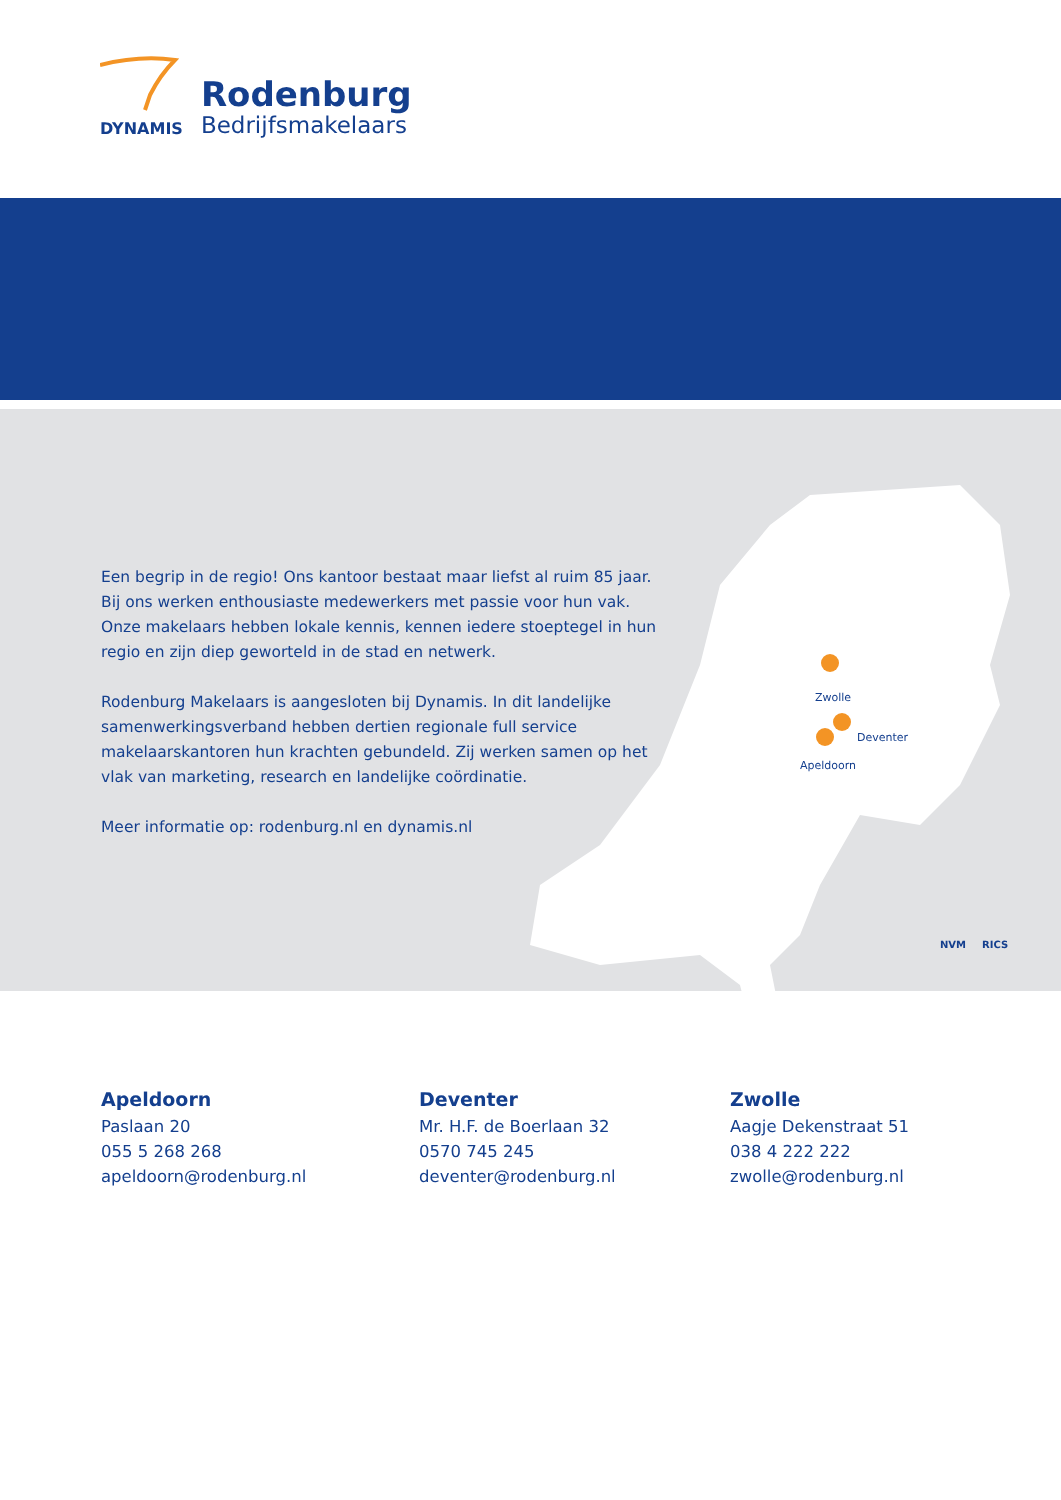DYNAMIS
Rodenburg
Bedrijfsmakelaars
Een begrip in de regio! Ons kantoor bestaat maar liefst al ruim 85 jaar. Bij ons werken enthousiaste medewerkers met passie voor hun vak. Onze makelaars hebben lokale kennis, kennen iedere stoeptegel in hun regio en zijn diep geworteld in de stad en netwerk.
Rodenburg Makelaars is aangesloten bij Dynamis. In dit landelijke samenwerkingsverband hebben dertien regionale full service makelaarskantoren hun krachten gebundeld. Zij werken samen op het vlak van marketing, research en landelijke coördinatie.
Meer informatie op: rodenburg.nl en dynamis.nl
Zwolle
Deventer
Apeldoorn
NVM
RICS
Apeldoorn
Paslaan 20
055 5 268 268
apeldoorn@rodenburg.nl
Deventer
Mr. H.F. de Boerlaan 32
0570 745 245
deventer@rodenburg.nl
Zwolle
Aagje Dekenstraat 51
038 4 222 222
zwolle@rodenburg.nl